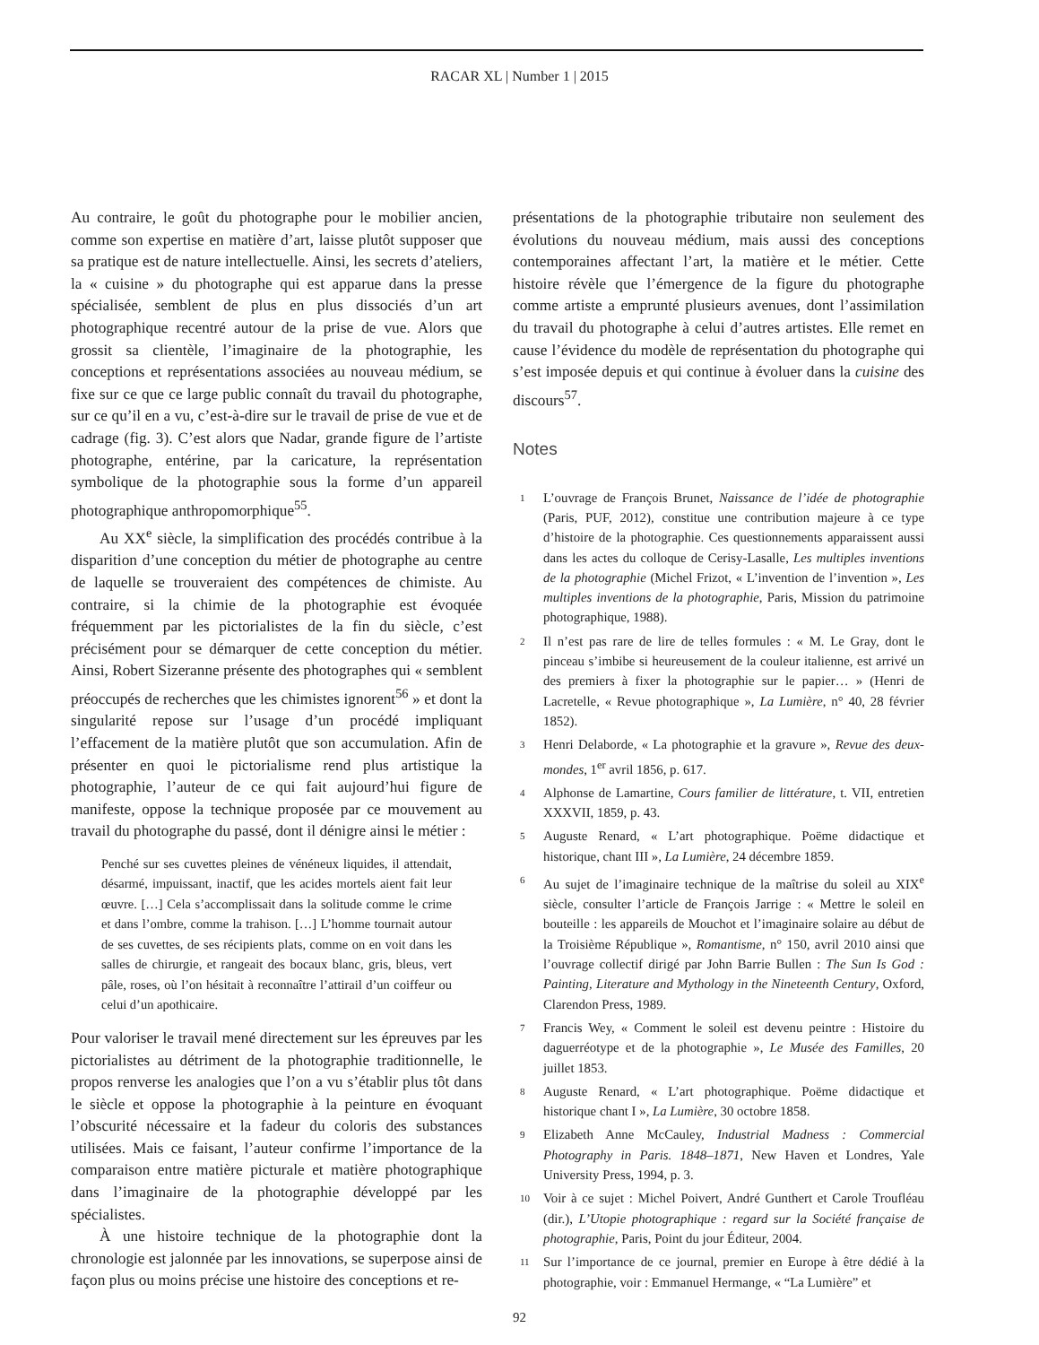RACAR XL | Number 1 | 2015
Au contraire, le goût du photographe pour le mobilier ancien, comme son expertise en matière d’art, laisse plutôt supposer que sa pratique est de nature intellectuelle. Ainsi, les secrets d’ateliers, la « cuisine » du photographe qui est apparue dans la presse spécialisée, semblent de plus en plus dissociés d’un art photographique recentré autour de la prise de vue. Alors que grossit sa clientèle, l’imaginaire de la photographie, les conceptions et représentations associées au nouveau médium, se fixe sur ce que ce large public connaît du travail du photographe, sur ce qu’il en a vu, c’est-à-dire sur le travail de prise de vue et de cadrage (fig. 3). C’est alors que Nadar, grande figure de l’artiste photographe, entérine, par la caricature, la représentation symbolique de la photographie sous la forme d’un appareil photographique anthropomorphique<sup>55</sup>.
Au XX<sup>e</sup> siècle, la simplification des procédés contribue à la disparition d’une conception du métier de photographe au centre de laquelle se trouveraient des compétences de chimiste. Au contraire, si la chimie de la photographie est évoquée fréquemment par les pictorialistes de la fin du siècle, c’est précisément pour se démarquer de cette conception du métier. Ainsi, Robert Sizeranne présente des photographes qui « semblent préoccupés de recherches que les chimistes ignorent<sup>56</sup> » et dont la singularité repose sur l’usage d’un procédé impliquant l’effacement de la matière plutôt que son accumulation. Afin de présenter en quoi le pictorialisme rend plus artistique la photographie, l’auteur de ce qui fait aujourd’hui figure de manifeste, oppose la technique proposée par ce mouvement au travail du photographe du passé, dont il dénigre ainsi le métier :
Penché sur ses cuvettes pleines de vénéneux liquides, il attendait, désarmé, impuissant, inactif, que les acides mortels aient fait leur œuvre. […] Cela s’accomplissait dans la solitude comme le crime et dans l’ombre, comme la trahison. […] L’homme tournait autour de ses cuvettes, de ses récipients plats, comme on en voit dans les salles de chirurgie, et rangeait des bocaux blanc, gris, bleus, vert pâle, roses, où l’on hésitait à reconnaître l’attirail d’un coiffeur ou celui d’un apothicaire.
Pour valoriser le travail mené directement sur les épreuves par les pictorialistes au détriment de la photographie traditionnelle, le propos renverse les analogies que l’on a vu s’établir plus tôt dans le siècle et oppose la photographie à la peinture en évoquant l’obscurité nécessaire et la fadeur du coloris des substances utilisées. Mais ce faisant, l’auteur confirme l’importance de la comparaison entre matière picturale et matière photographique dans l’imaginaire de la photographie développé par les spécialistes.
À une histoire technique de la photographie dont la chronologie est jalonnée par les innovations, se superpose ainsi de façon plus ou moins précise une histoire des conceptions et re-
présentations de la photographie tributaire non seulement des évolutions du nouveau médium, mais aussi des conceptions contemporaines affectant l’art, la matière et le métier. Cette histoire révèle que l’émergence de la figure du photographe comme artiste a emprunté plusieurs avenues, dont l’assimilation du travail du photographe à celui d’autres artistes. Elle remet en cause l’évidence du modèle de représentation du photographe qui s’est imposée depuis et qui continue à évoluer dans la cuisine des discours<sup>57</sup>.
Notes
1
L’ouvrage de François Brunet, Naissance de l’idée de photographie (Paris, PUF, 2012), constitue une contribution majeure à ce type d’histoire de la photographie. Ces questionnements apparaissent aussi dans les actes du colloque de Cerisy-Lasalle, Les multiples inventions de la photographie (Michel Frizot, « L’invention de l’invention », Les multiples inventions de la photographie, Paris, Mission du patrimoine photographique, 1988).
2
Il n’est pas rare de lire de telles formules : « M. Le Gray, dont le pinceau s’imbibe si heureusement de la couleur italienne, est arrivé un des premiers à fixer la photographie sur le papier… » (Henri de Lacretelle, « Revue photographique », La Lumière, n° 40, 28 février 1852).
3
Henri Delaborde, « La photographie et la gravure », Revue des deux-mondes, 1<sup>er</sup> avril 1856, p. 617.
4
Alphonse de Lamartine, Cours familier de littérature, t. VII, entretien XXXVII, 1859, p. 43.
5
Auguste Renard, « L’art photographique. Poëme didactique et historique, chant III », La Lumière, 24 décembre 1859.
6
Au sujet de l’imaginaire technique de la maîtrise du soleil au XIX<sup>e</sup> siècle, consulter l’article de François Jarrige : « Mettre le soleil en bouteille : les appareils de Mouchot et l’imaginaire solaire au début de la Troisième République », Romantisme, n° 150, avril 2010 ainsi que l’ouvrage collectif dirigé par John Barrie Bullen : The Sun Is God : Painting, Literature and Mythology in the Nineteenth Century, Oxford, Clarendon Press, 1989.
7
Francis Wey, « Comment le soleil est devenu peintre : Histoire du daguerréotype et de la photographie », Le Musée des Familles, 20 juillet 1853.
8
Auguste Renard, « L’art photographique. Poëme didactique et historique chant I », La Lumière, 30 octobre 1858.
9
Elizabeth Anne McCauley, Industrial Madness : Commercial Photography in Paris. 1848–1871, New Haven et Londres, Yale University Press, 1994, p. 3.
10
Voir à ce sujet : Michel Poivert, André Gunthert et Carole Troufléau (dir.), L’Utopie photographique : regard sur la Société française de photographie, Paris, Point du jour Éditeur, 2004.
11
Sur l’importance de ce journal, premier en Europe à être dédié à la photographie, voir : Emmanuel Hermange, « “La Lumière” et
92